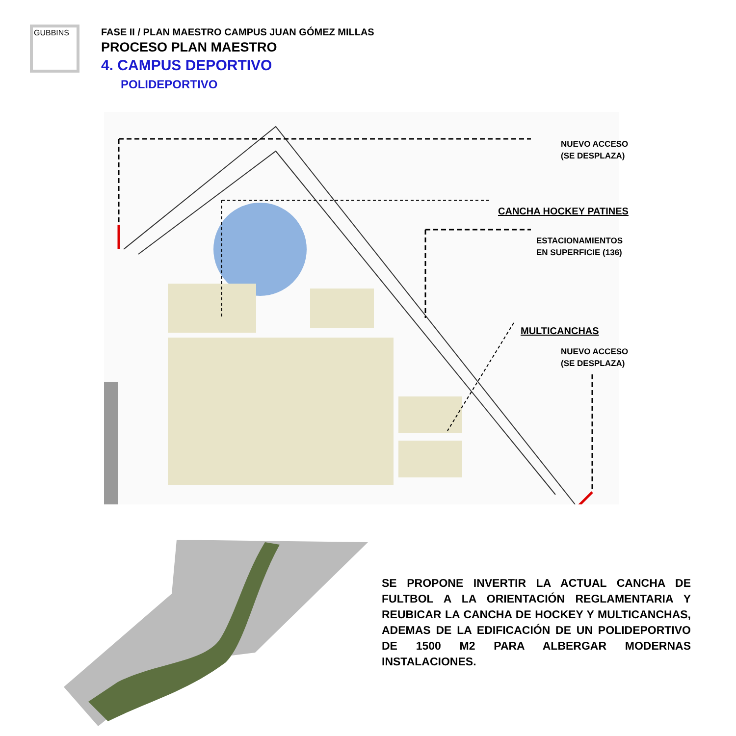GUBBINS
FASE II / PLAN MAESTRO CAMPUS JUAN GÓMEZ MILLAS
PROCESO PLAN MAESTRO
4. CAMPUS DEPORTIVO
POLIDEPORTIVO
NUEVO ACCESO
(SE DESPLAZA)
CANCHA HOCKEY PATINES
ESTACIONAMIENTOS
EN SUPERFICIE (136)
MULTICANCHAS
NUEVO ACCESO
(SE DESPLAZA)
SE PROPONE INVERTIR LA ACTUAL CANCHA DE FULTBOL A LA ORIENTACIÓN REGLAMENTARIA Y REUBICAR LA CANCHA DE HOCKEY Y MULTICANCHAS, ADEMAS DE LA EDIFICACIÓN DE UN POLIDEPORTIVO DE 1500 M2 PARA ALBERGAR MODERNAS INSTALACIONES.